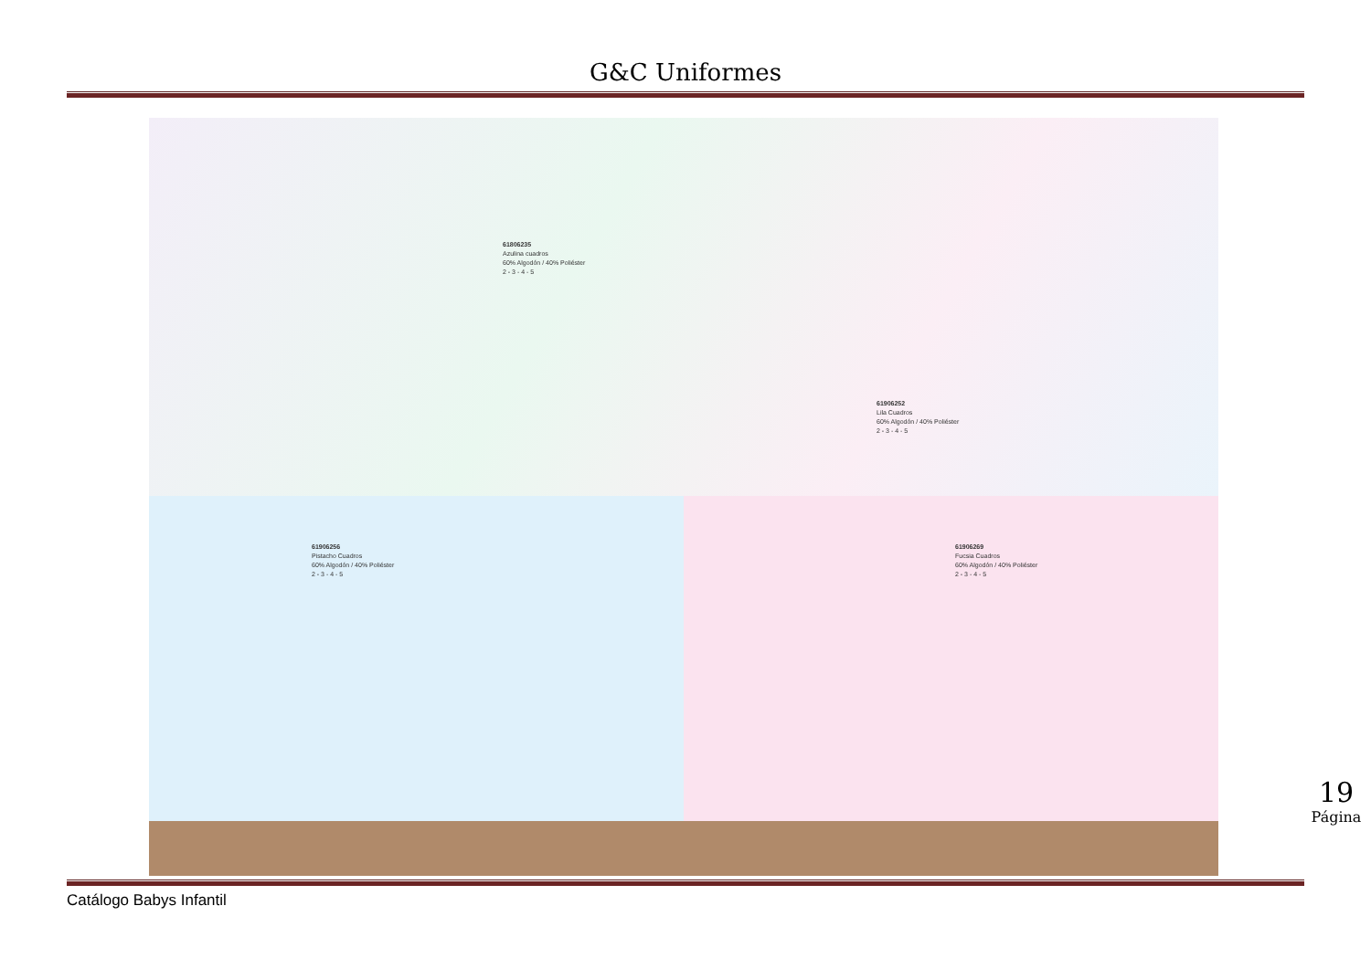G&C Uniformes
61806235
Azulina cuadros
60% Algodón / 40% Poliéster
2 - 3 - 4 - 5
61906252
Lila Cuadros
60% Algodón / 40% Poliéster
2 - 3 - 4 - 5
61906256
Pistacho Cuadros
60% Algodón / 40% Poliéster
2 - 3 - 4 - 5
61906269
Fucsia Cuadros
60% Algodón / 40% Poliéster
2 - 3 - 4 - 5
Catálogo Babys Infantil
19
Página